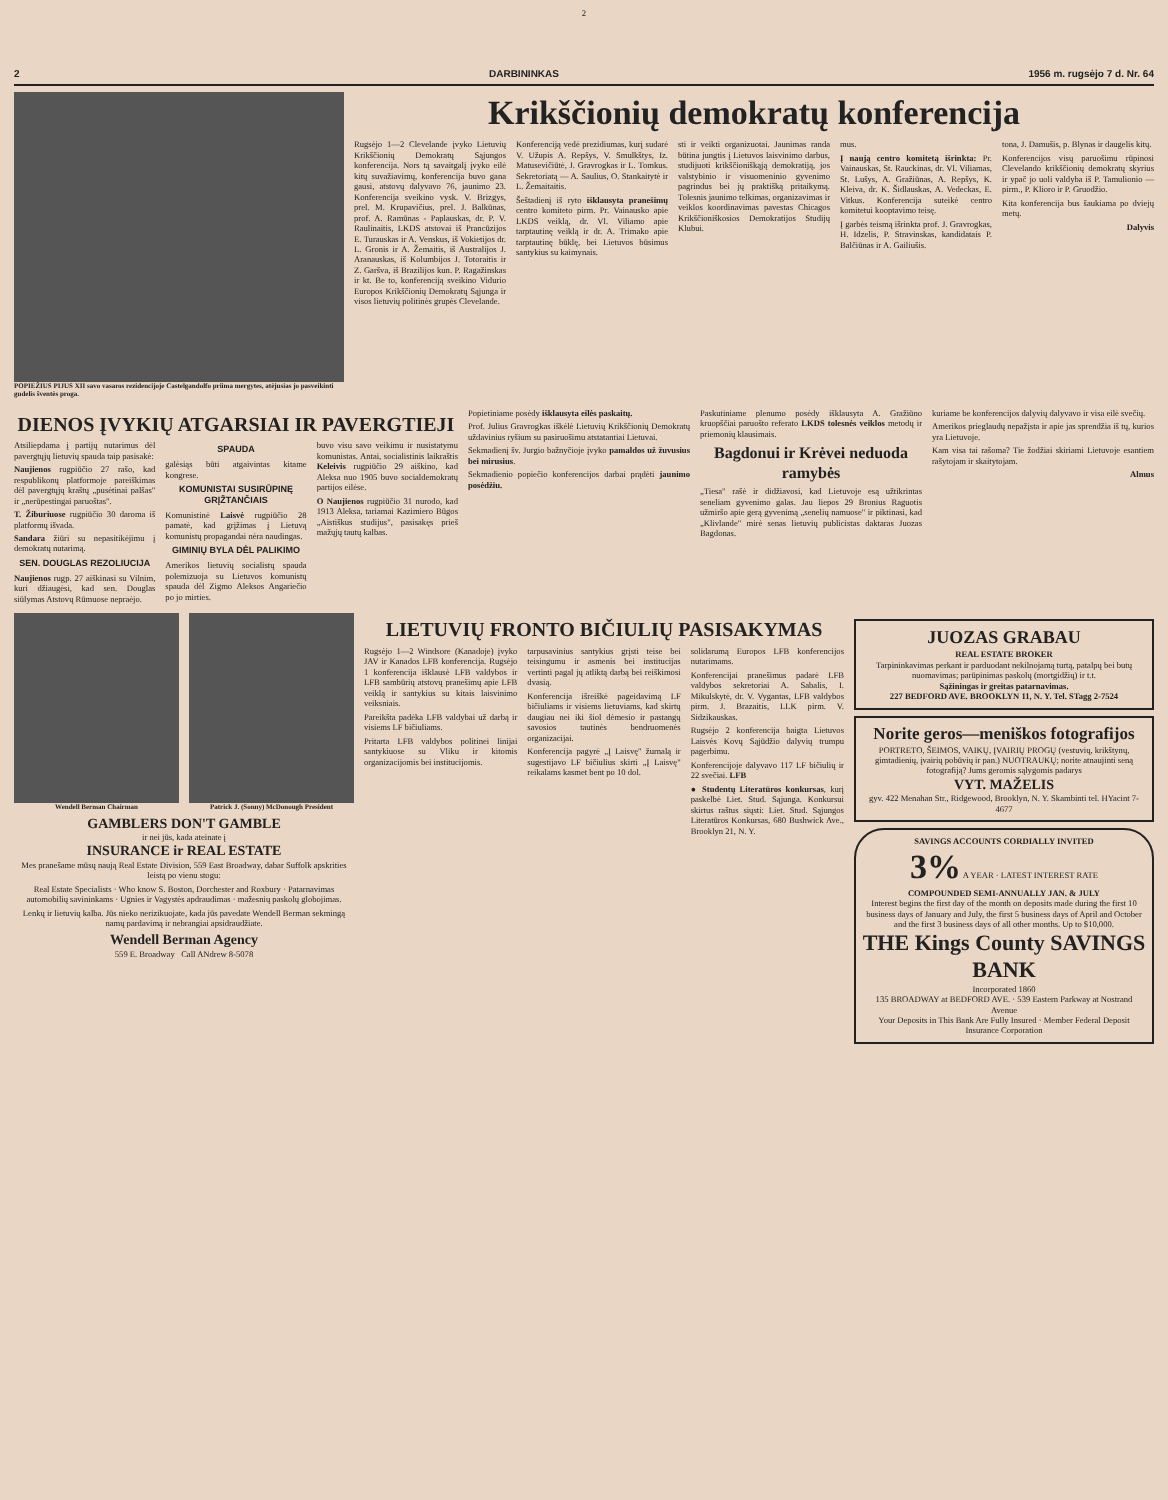2
2 DARBININKAS 1956 m. rugsėjo 7 d. Nr. 64
POPIEŽIUS PIJUS XII savo vasaros rezidencijoje Castelgandolfo priima mergytes, atėjusias jo pasveikinti gudelis šventės proga.
Krikščionių demokratų konferencija
Rugsėjo 1—2 Clevelande įvyko Lietuvių Krikščionių Demokratų Sąjungos konferencija. Nors tą savaitgalį įvyko eilė kitų suvažiavimų, konferencija buvo gana gausi, atstovų dalyvavo 76, jaunimo 23. Konferencija sveikino vysk. V. Brizgys, prel. M. Krupavičius, prel. J. Balkūnas, prof. A. Ramūnas - Paplauskas, dr. P. V. Raulinaitis, LKDS atstovai iš Prancūzijos E. Turauskas ir A. Venskus, iš Vokietijos dr. L. Gronis ir A. Žemaitis, iš Australijos J. Aranauskas, iš Kolumbijos J. Totoraitis ir Z. Garšva, iš Brazilijos kun. P. Ragažinskas ir kt. Be to, konferenciją sveikino Vidurio Europos Krikščionių Demokratų Sąjunga ir visos lietuvių politinės grupės Clevelande.
Konferenciją vedė prezidiumas, kurį sudarė V. Užupis A. Repšys, V. Smulkštys, Iz. Matusevičiūtė, J. Gravrogkas ir L. Tomkus. Sekretoriatą — A. Saulius, O. Stankaitytė ir L. Žemaitaitis.
Šeštadienį iš ryto išklausyta pranešimų centro komiteto pirm. Pr. Vainausko apie LKDS veiklą, dr. Vl. Viliamo apie tarptautinę veiklą ir dr. A. Trimako apie tarptautinę būklę, bei Lietuvos būsimus santykius su kaimynais.
sti ir veikti organizuotai. Jaunimas randa būtina jungtis į Lietuvos laisvinimo darbus, studijuoti krikščioniškąją demokratiją, jos valstybinio ir visuomeninio gyvenimo pagrindus bei jų praktišką pritaikymą. Tolesnis jaunimo telkimas, organizavimas ir veiklos koordinavimas pavestas Chicagos Krikščioniškosios Demokratijos Studijų Klubui.
mus.
Į naują centro komitetą išrinkta: Pr. Vainauskas, St. Rauckinas, dr. Vl. Viliamas, St. Lušys, A. Gražiūnas, A. Repšys, K. Kleiva, dr. K. Šidlauskas, A. Vedeckas, E. Vitkus. Konferencija suteikė centro komitetui kooptavimo teisę.
Į garbės teismą išrinkta prof. J. Gravrogkas, H. Idzelis, P. Stravinskas, kandidatais P. Balčiūnas ir A. Gailiušis.
tona, J. Damušis, p. Blynas ir daugelis kitų.
Konferencijos visų paruošimu rūpinosi Clevelando krikščionių demokratų skyrius ir ypač jo uoli valdyba iš P. Tamulionio — pirm., P. Klioro ir P. Gruodžio.
Kita konferencija bus šaukiama po dviejų metų.
Dalyvis
DIENOS ĮVYKIŲ ATGARSIAI IR PAVERGTIEJI
Atsiliepdama į partijų nutarimus dėl pavergtųjų lietuvių spauda taip pasisakė:
Naujienos rugpiūčio 27 rašo, kad respublikonų platformoje pareiškimas dėl pavergtųjų kraštų „pusėtinai palšas" ir „nerūpestingai paruoštas".
T. Žiburiuose rugpiūčio 30 daroma iš platformų išvada.
Sandara žiūri su nepasitikėjimu į demokratų nutarimą.
SEN. DOUGLAS REZOLIUCIJA
Naujienos rugp. 27 aiškinasi su Vilnim, kuri džiaugėsi, kad sen. Douglas siūlymas Atstovų Rūmuose nepraėjo.
SPAUDA
galėsiąs būti atgaivintas kitame kongrese.
KOMUNISTAI SUSIRŪPINĘ GRĮŽTANČIAIS
Komunistinė Laisvė rugpiūčio 28 pamatė, kad grįžimas į Lietuvą komunistų propagandai nėra naudingas.
GIMINIŲ BYLA DĖL PALIKIMO
Amerikos lietuvių socialistų spauda polemizuoja su Lietuvos komunistų spauda dėl Zigmo Aleksos Angariečio po jo mirties.
buvo visu savo veikimu ir nusistatymu komunistas. Antai, socialistinis laikraštis Keleivis rugpiūčio 29 aiškino, kad Aleksa nuo 1905 buvo socialdemokratų partijos eilėse.
O Naujienos rugpiūčio 31 nurodo, kad 1913 Aleksa, tariamai Kazimiero Būgos „Aistiškus studijus", pasisakęs prieš mažųjų tautų kalbas.
Popietiniame posėdy išklausyta eilės paskaitų.
Prof. Julius Gravrogkas iškėlė Lietuvių Krikščionių Demokratų uždavinius ryšium su pasiruošimu atstatantiai Lietuvai.
Sekmadienį šv. Jurgio bažnyčioje įvyko pamaldos už žuvusius bei mirusius.
Sekmadienio popiečio konferencijos darbai prądėti jaunimo posėdžiu.
Paskutiniame plenumo posėdy išklausyta A. Gražiūno kruopščiai paruošto referato LKDS tolesnės veiklos metodų ir priemonių klausimais.
Bagdonui ir Krėvei neduoda ramybės
„Tiesa" rašė ir didžiavosi, kad Lietuvoje esą užtikrintas seneliam gyvenimo galas. Jau liepos 29 Bronius Raguotis užmiršo apie gerą gyvenimą „senelių namuose" ir piktinasi, kad „Klivlande" mirė senas lietuvių publicistas daktaras Juozas Bagdonas.
kuriame be konferencijos dalyvių dalyvavo ir visa eilė svečių.
Amerikos prieglaudų nepažįsta ir apie jas sprendžia iš tų, kurios yra Lietuvoje.
Kam visa tai rašoma? Tie žodžiai skiriami Lietuvoje esantiem rašytojam ir skaitytojam.
Almus
Wendell Berman Chairman Patrick J. (Sonny) McDonough President
GAMBLERS DON'T GAMBLE
ir nei jūs, kada ateinate į
INSURANCE ir REAL ESTATE
Mes pranešame mūsų naują Real Estate Division, 559 East Broadway, dabar Suffolk apskrities leistą po vienu stogu:
Real Estate Specialists · Who know S. Boston, Dorchester and Roxbury · Patarnavimas automobilių savininkams · Ugnies ir Vagystės apdraudimas · mažesnių paskolų globojimas.
Lenkų ir lietuvių kalba. Jūs nieko nerizikuojate, kada jūs pavedate Wendell Berman sekmingą namų pardavimą ir nebrangiai apsidraudžiate.
Wendell Berman Agency
559 E. Broadway Call ANdrew 8-5078
LIETUVIŲ FRONTO BIČIULIŲ PASISAKYMAS
Rugsėjo 1—2 Windsore (Kanadoje) įvyko JAV ir Kanados LFB konferencija. Rugsėjo 1 konferencija išklausė LFB valdybos ir LFB sambūrių atstovų pranešimų apie LFB veiklą ir santykius su kitais laisvinimo veiksniais.
Pareikšta padėka LFB valdybai už darbą ir visiems LF bičiuliams.
Pritarta LFB valdybos politinei linijai santykiuose su Vliku ir kitomis organizacijomis bei institucijomis.
tarpusavinius santykius grįsti teise bei teisingumu ir asmenis bei institucijas vertinti pagal jų atliktą darbą bei reiškimosi dvasią.
Konferencija išreiškė pageidavimą LF bičiuliams ir visiems lietuviams, kad skirtų daugiau nei iki šiol dėmesio ir pastangų savosios tautinės bendruomenės organizacijai.
Konferencija pagyrė „Į Laisvę" žurnalą ir sugestijavo LF bičiulius skirti „Į Laisvę" reikalams kasmet bent po 10 dol.
solidarumą Europos LFB konferencijos nutarimams.
Konferencijai pranešimus padarė LFB valdybos sekretoriai A. Sabalis, I. Mikulskytė, dr. V. Vygantas, LFB valdybos pirm. J. Brazaitis, LLK pirm. V. Sidzikauskas.
Rugsėjo 2 konferencija baigta Lietuvos Laisvės Kovų Sąjūdžio dalyvių trumpu pagerbimu.
Konferencijoje dalyvavo 117 LF bičiulių ir 22 svečiai. LFB
● Studentų Literatūros konkursas, kurį paskelbė Liet. Stud. Sąjunga. Konkursui skirtus raštus siųsti: Liet. Stud. Sąjungos Literatūros Konkursas, 680 Bushwick Ave., Brooklyn 21, N. Y.
JUOZAS GRABAU
REAL ESTATE BROKER
Tarpininkavimas perkant ir parduodant nekilnojamą turtą, patalpų bei butų nuomavimas; parūpinimas paskolų (mortgidžių) ir t.t.
Sąžiningas ir greitas patarnavimas.
227 BEDFORD AVE. BROOKLYN 11, N. Y. Tel. STagg 2-7524
Norite geros—meniškos fotografijos
PORTRETO, ŠEIMOS, VAIKŲ, ĮVAIRIŲ PROGŲ (vestuvių, krikštynų, gimtadienių, įvairių pobūvių ir pan.) NUOTRAUKŲ; norite atnaujinti seną fotografiją? Jums geromis sąlygomis padarys
VYT. MAŽELIS
gyv. 422 Menahan Str., Ridgewood, Brooklyn, N. Y. Skambinti tel. HYacint 7-4677
SAVINGS ACCOUNTS CORDIALLY INVITED
3% A YEAR · LATEST INTEREST RATE
COMPOUNDED SEMI-ANNUALLY JAN. & JULY
Interest begins the first day of the month on deposits made during the first 10 business days of January and July, the first 5 business days of April and October and the first 3 business days of all other months. Up to $10,000.
THE Kings County SAVINGS BANK
Incorporated 1860
135 BROADWAY at BEDFORD AVE. · 539 Eastern Parkway at Nostrand Avenue
Your Deposits in This Bank Are Fully Insured · Member Federal Deposit Insurance Corporation